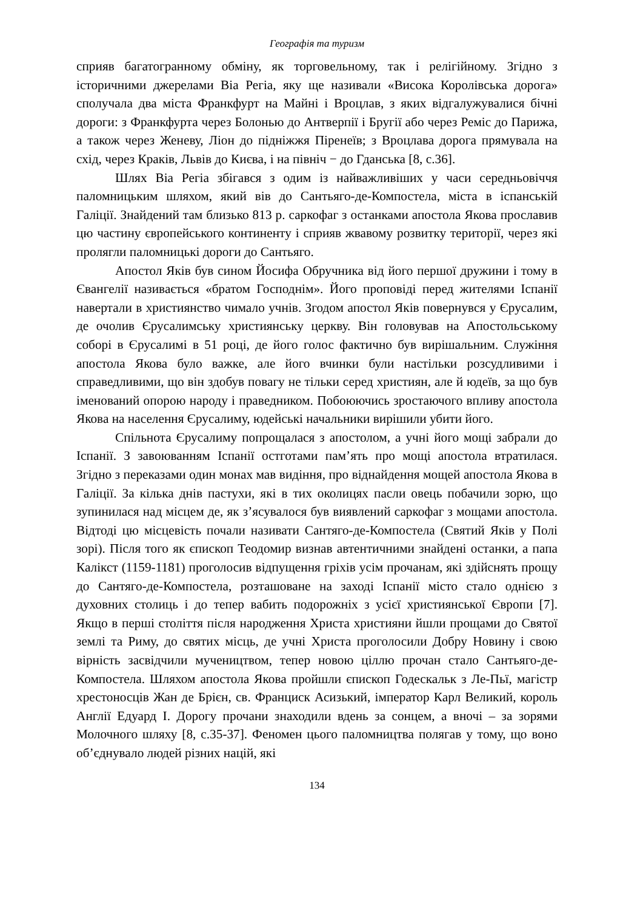Географія та туризм
сприяв багатогранному обміну, як торговельному, так і релігійному. Згідно з історичними джерелами Віа Регіа, яку ще називали «Висока Королівська дорога» сполучала два міста Франкфурт на Майні і Вроцлав, з яких відгалужувалися бічні дороги: з Франкфурта через Болонью до Антверпії і Бругії або через Реміс до Парижа, а також через Женеву, Ліон до підніжжя Піренеїв; з Вроцлава дорога прямувала на схід, через Краків, Львів до Києва, і на північ − до Гданська [8, с.36].
Шлях Віа Регіа збігався з одим із найважливіших у часи середньовіччя паломницьким шляхом, який вів до Сантьяго-де-Компостела, міста в іспанській Галіції. Знайдений там близько 813 р. саркофаг з останками апостола Якова прославив цю частину європейського континенту і сприяв жвавому розвитку території, через які пролягли паломницькі дороги до Сантьяго.
Апостол Яків був сином Йосифа Обручника від його першої дружини і тому в Євангелії називається «братом Господнім». Його проповіді перед жителями Іспанії навертали в християнство чимало учнів. Згодом апостол Яків повернувся у Єрусалим, де очолив Єрусалимську християнську церкву. Він головував на Апостольському соборі в Єрусалимі в 51 році, де його голос фактично був вирішальним. Служіння апостола Якова було важке, але його вчинки були настільки розсудливими і справедливими, що він здобув повагу не тільки серед християн, але й юдеїв, за що був іменований опорою народу і праведником. Побоюючись зростаючого впливу апостола Якова на населення Єрусалиму, юдейські начальники вирішили убити його.
Спільнота Єрусалиму попрощалася з апостолом, а учні його мощі забрали до Іспанії. З завоюванням Іспанії остготами пам’ять про мощі апостола втратилася. Згідно з переказами один монах мав видіння, про віднайдення мощей апостола Якова в Галіції. За кілька днів пастухи, які в тих околицях пасли овець побачили зорю, що зупинилася над місцем де, як з’ясувалося був виявлений саркофаг з мощами апостола. Відтоді цю місцевість почали називати Сантяго-де-Компостела (Святий Яків у Полі зорі). Після того як єпископ Теодомир визнав автентичними знайдені останки, а папа Калікст (1159-1181) проголосив відпущення гріхів усім прочанам, які здійснять прощу до Сантяго-де-Компостела, розташоване на заході Іспанії місто стало однією з духовних столиць і до тепер вабить подорожніх з усієї християнської Європи [7]. Якщо в перші століття після народження Христа християни йшли прощами до Святої землі та Риму, до святих місць, де учні Христа проголосили Добру Новину і свою вірність засвідчили мучеництвом, тепер новою ціллю прочан стало Сантьяго-де-Компостела. Шляхом апостола Якова пройшли єпископ Годескальк з Ле-Пьї, магістр хрестоносців Жан де Брієн, св. Франциск Асизький, імператор Карл Великий, король Англії Едуард І. Дорогу прочани знаходили вдень за сонцем, а вночі – за зорями Молочного шляху [8, с.35-37]. Феномен цього паломництва полягав у тому, що воно об’єднувало людей різних націй, які
134